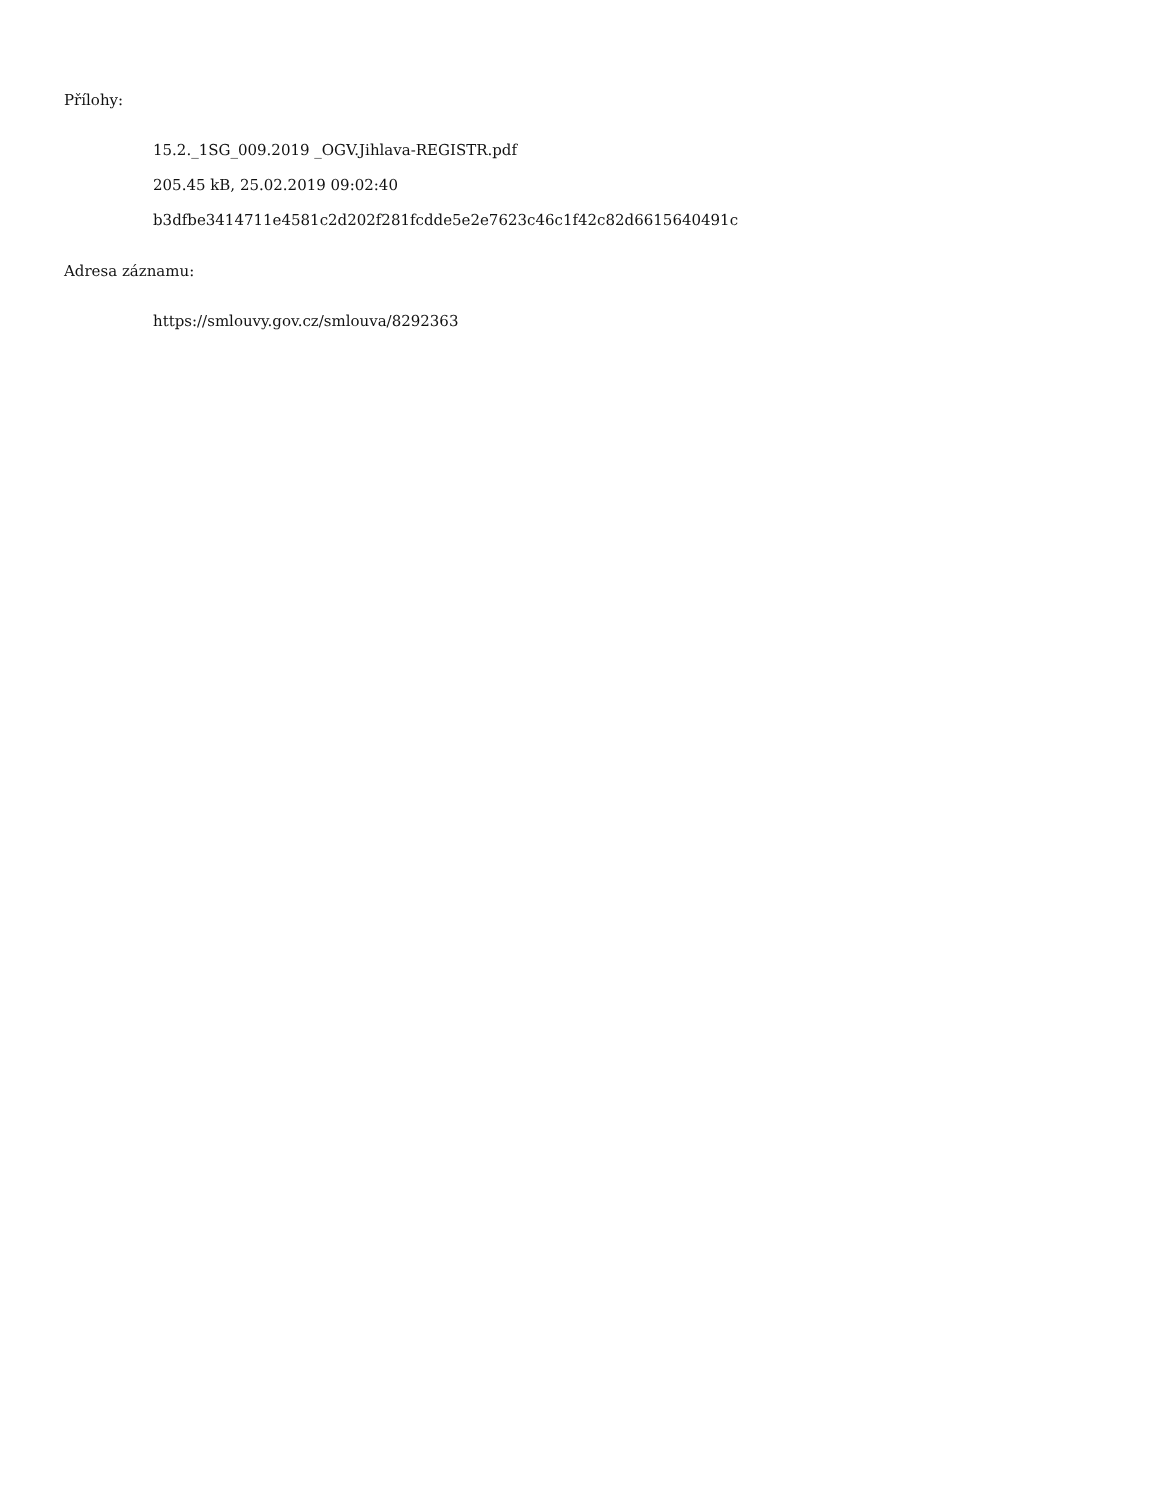Přílohy:
15.2._1SG_009.2019 _OGV.Jihlava-REGISTR.pdf
205.45 kB, 25.02.2019 09:02:40
b3dfbe3414711e4581c2d202f281fcdde5e2e7623c46c1f42c82d6615640491c
Adresa záznamu:
https://smlouvy.gov.cz/smlouva/8292363